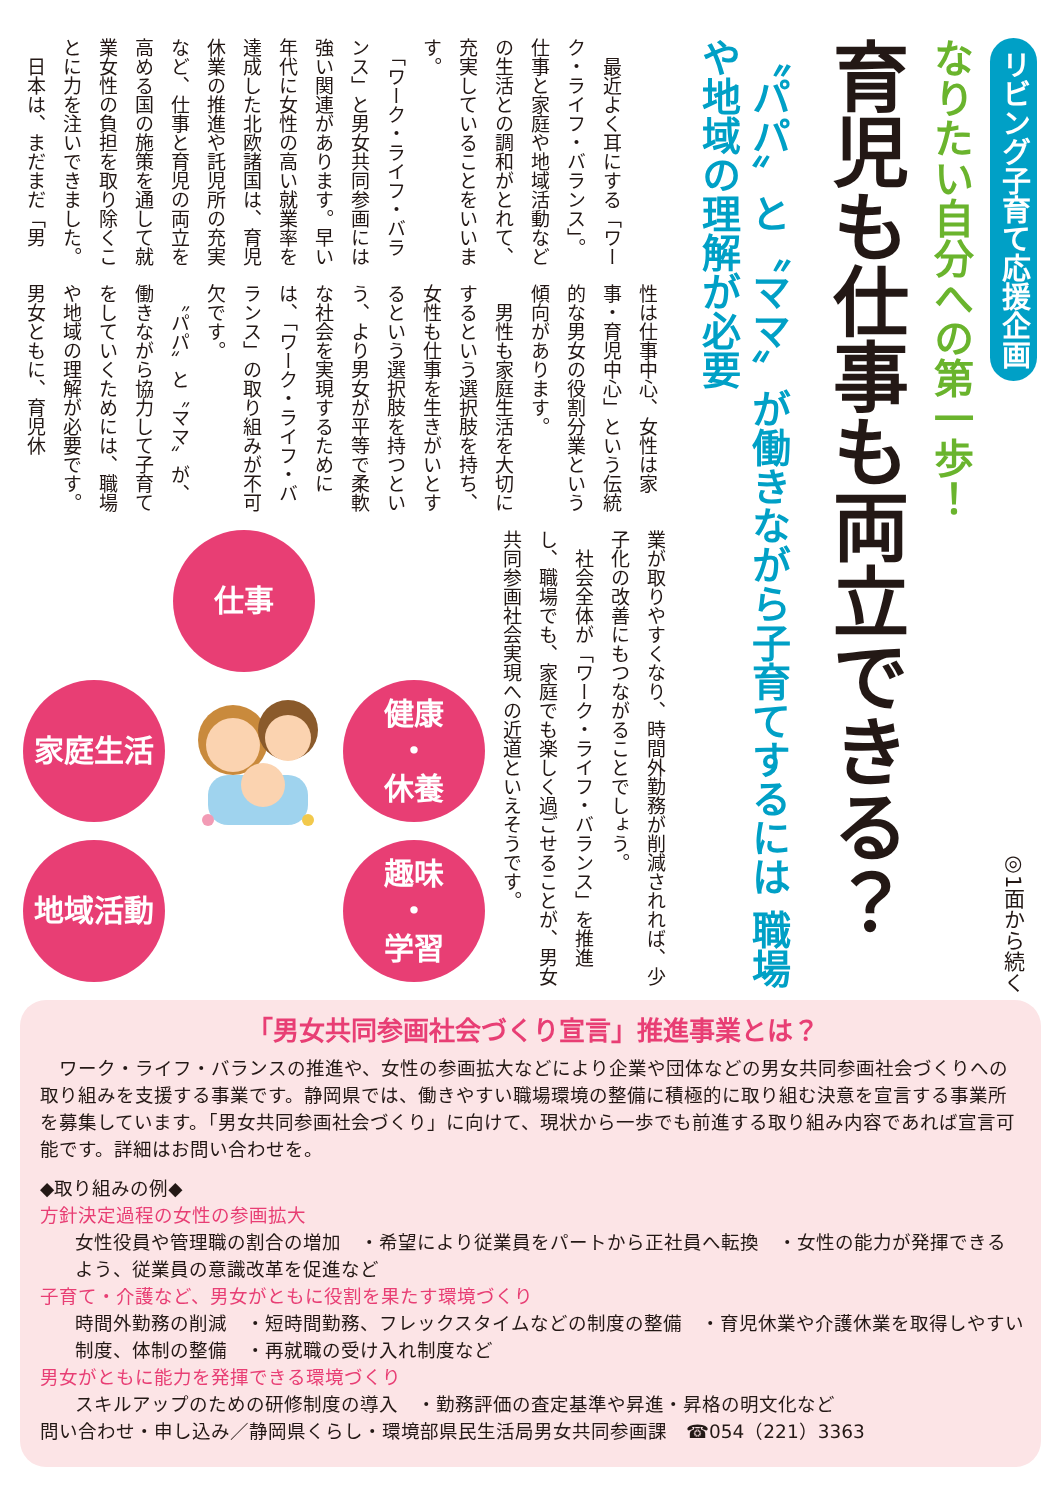リビング子育て応援企画
◎1面から続く
なりたい自分への第一歩！
育児も仕事も両立できる？
〝パパ〟と〝ママ〟が働きながら子育てするには 職場や地域の理解が必要
　最近よく耳にする「ワーク・ライフ・バランス」。仕事と家庭や地域活動などの生活との調和がとれて、充実していることをいいます。
　「ワーク・ライフ・バランス」と男女共同参画には強い関連があります。早い年代に女性の高い就業率を達成した北欧諸国は、育児休業の推進や託児所の充実など、仕事と育児の両立を高める国の施策を通して就業女性の負担を取り除くことに力を注いできました。
　日本は、まだまだ「男
性は仕事中心、女性は家事・育児中心」という伝統的な男女の役割分業という傾向があります。
　男性も家庭生活を大切にするという選択肢を持ち、女性も仕事を生きがいとするという選択肢を持つという、より男女が平等で柔軟な社会を実現するためには、「ワーク・ライフ・バランス」の取り組みが不可欠です。
　〝パパ〟と〝ママ〟が、働きながら協力して子育てをしていくためには、職場や地域の理解が必要です。男女ともに、育児休
業が取りやすくなり、時間外勤務が削減されれば、少子化の改善にもつながることでしょう。
　社会全体が「ワーク・ライフ・バランス」を推進し、職場でも、家庭でも楽しく過ごせることが、男女共同参画社会実現への近道といえそうです。
仕事
家庭生活
健康
・
休養
地域活動
趣味
・
学習
「男女共同参画社会づくり宣言」推進事業とは？
ワーク・ライフ・バランスの推進や、女性の参画拡大などにより企業や団体などの男女共同参画社会づくりへの取り組みを支援する事業です。静岡県では、働きやすい職場環境の整備に積極的に取り組む決意を宣言する事業所を募集しています。「男女共同参画社会づくり」に向けて、現状から一歩でも前進する取り組み内容であれば宣言可能です。詳細はお問い合わせを。
◆取り組みの例◆
方針決定過程の女性の参画拡大
女性役員や管理職の割合の増加　・希望により従業員をパートから正社員へ転換　・女性の能力が発揮できるよう、従業員の意識改革を促進など
子育て・介護など、男女がともに役割を果たす環境づくり
時間外勤務の削減　・短時間勤務、フレックスタイムなどの制度の整備　・育児休業や介護休業を取得しやすい制度、体制の整備　・再就職の受け入れ制度など
男女がともに能力を発揮できる環境づくり
スキルアップのための研修制度の導入　・勤務評価の査定基準や昇進・昇格の明文化など
問い合わせ・申し込み／静岡県くらし・環境部県民生活局男女共同参画課　☎054（221）3363